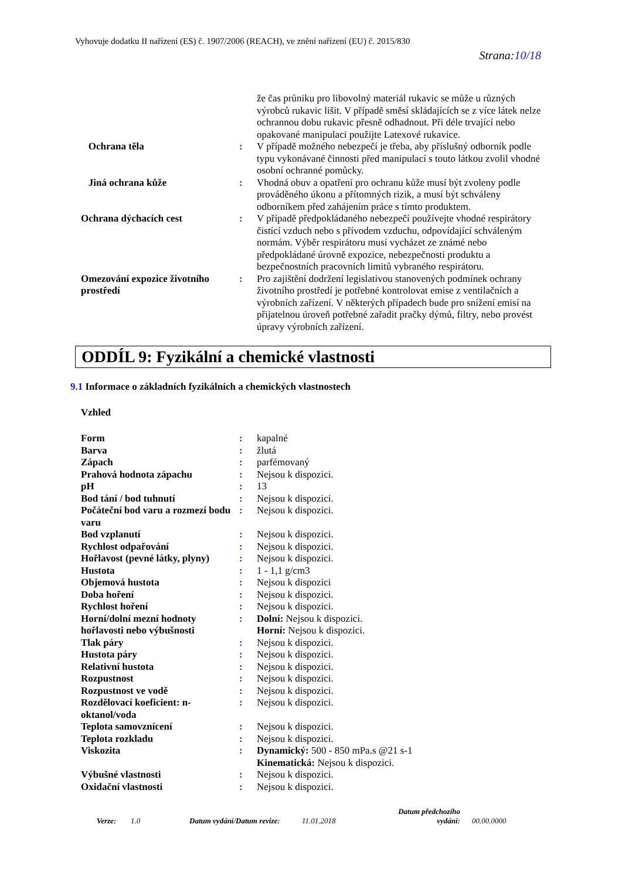Vyhovuje dodatku II nařízení (ES) č. 1907/2006 (REACH), ve znění nařízení (EU) č. 2015/830
Strana:10/18
| | | že čas průniku pro libovolný materiál rukavic se může u různých výrobců rukavic lišit. V případě směsí skládajících se z více látek nelze ochrannou dobu rukavic přesně odhadnout. Při déle trvající nebo opakované manipulaci použijte Latexové rukavice. |
| Ochrana těla | : | V případě možného nebezpečí je třeba, aby příslušný odborník podle typu vykonávané činnosti před manipulací s touto látkou zvolil vhodné osobní ochranné pomůcky. |
| Jiná ochrana kůže | : | Vhodná obuv a opatření pro ochranu kůže musí být zvoleny podle prováděného úkonu a přítomných rizik, a musí být schváleny odborníkem před zahájením práce s tímto produktem. |
| Ochrana dýchacích cest | : | V případě předpokládaného nebezpečí používejte vhodné respirátory čistící vzduch nebo s přívodem vzduchu, odpovídající schváleným normám. Výběr respirátoru musí vycházet ze známé nebo předpokládané úrovně expozice, nebezpečnosti produktu a bezpečnostních pracovních limitů vybraného respirátoru. |
| Omezování expozice životního prostředí | : | Pro zajištění dodržení legislativou stanovených podmínek ochrany životního prostředí je potřebné kontrolovat emise z ventilačních a výrobních zařízení. V některých případech bude pro snížení emisí na přijatelnou úroveň potřebné zařadit pračky dýmů, filtry, nebo provést úpravy výrobních zařízení. |
ODDÍL 9: Fyzikální a chemické vlastnosti
9.1 Informace o základních fyzikálních a chemických vlastnostech
Vzhled
| Form | : | kapalné |
| Barva | : | žlutá |
| Zápach | : | parfémovaný |
| Prahová hodnota zápachu | : | Nejsou k dispozici. |
| pH | : | 13 |
| Bod tání / bod tuhnutí | : | Nejsou k dispozici. |
| Počáteční bod varu a rozmezí bodu varu | : | Nejsou k dispozici. |
| Bod vzplanutí | : | Nejsou k dispozici. |
| Rychlost odpařování | : | Nejsou k dispozici. |
| Hořlavost (pevné látky, plyny) | : | Nejsou k dispozici. |
| Hustota | : | 1 - 1,1 g/cm3 |
| Objemová hustota | : | Nejsou k dispozici |
| Doba hoření | : | Nejsou k dispozici. |
| Rychlost hoření | : | Nejsou k dispozici. |
| Horní/dolní mezní hodnoty hořlavosti nebo výbušnosti | : | Dolní: Nejsou k dispozici. Horní: Nejsou k dispozici. |
| Tlak páry | : | Nejsou k dispozici. |
| Hustota páry | : | Nejsou k dispozici. |
| Relativní hustota | : | Nejsou k dispozici. |
| Rozpustnost | : | Nejsou k dispozici. |
| Rozpustnost ve vodě | : | Nejsou k dispozici. |
| Rozdělovací koeficient: n-oktanol/voda | : | Nejsou k dispozici. |
| Teplota samovznícení | : | Nejsou k dispozici. |
| Teplota rozkladu | : | Nejsou k dispozici. |
| Viskozita | : | Dynamický: 500 - 850 mPa.s @21 s-1 Kinematická: Nejsou k dispozici. |
| Výbušné vlastnosti | : | Nejsou k dispozici. |
| Oxidační vlastnosti | : | Nejsou k dispozici. |
Verze: 1.0 Datum vydání/Datum revize: 11.01.2018 Datum předchozího
vydání: 00.00.0000